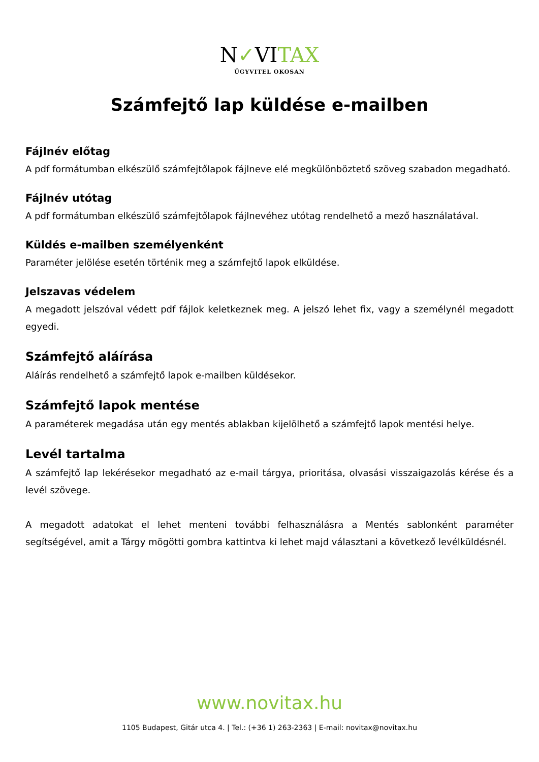N✓VITAX
ÜGYVITEL OKOSAN
Számfejtő lap küldése e-mailben
Fájlnév előtag
A pdf formátumban elkészülő számfejtőlapok fájlneve elé megkülönböztető szöveg szabadon megadható.
Fájlnév utótag
A pdf formátumban elkészülő számfejtőlapok fájlnevéhez utótag rendelhető a mező használatával.
Küldés e-mailben személyenként
Paraméter jelölése esetén történik meg a számfejtő lapok elküldése.
Jelszavas védelem
A megadott jelszóval védett pdf fájlok keletkeznek meg. A jelszó lehet fix, vagy a személynél megadott egyedi.
Számfejtő aláírása
Aláírás rendelhető a számfejtő lapok e-mailben küldésekor.
Számfejtő lapok mentése
A paraméterek megadása után egy mentés ablakban kijelölhető a számfejtő lapok mentési helye.
Levél tartalma
A számfejtő lap lekérésekor megadható az e-mail tárgya, prioritása, olvasási visszaigazolás kérése és a levél szövege.
A megadott adatokat el lehet menteni további felhasználásra a Mentés sablonként paraméter segítségével, amit a Tárgy mögötti gombra kattintva ki lehet majd választani a következő levélküldésnél.
www.novitax.hu
1105 Budapest, Gitár utca 4. | Tel.: (+36 1) 263-2363 | E-mail: novitax@novitax.hu